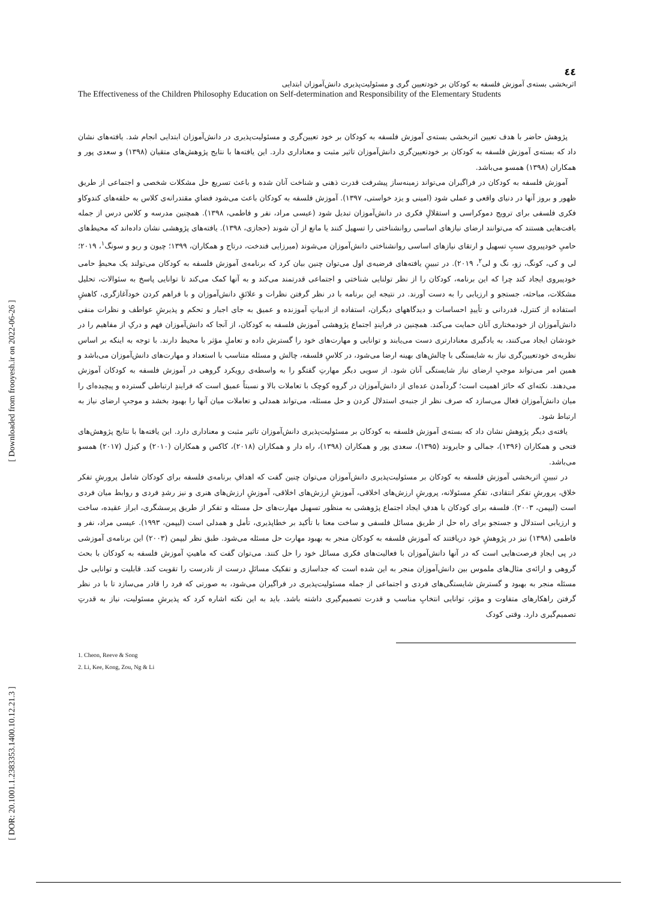[ Downloaded from frooyesh.ir on 2022-06-26 ]
[ DOR: 20.1001.1.2383353.1400.10.12.21.3 ]
٤٤
اثربخشی بسته‌ی آموزش فلسفه به کودکان بر خودتعیین گری و مسئولیت‌پذیری دانش‌آموزان ابتدایی
The Effectiveness of the Children Philosophy Education on Self-determination and Responsibility of the Elementary Students
پژوهش حاضر با هدف تعیین اثربخشی بسته‌ی آموزش فلسفه به کودکان بر خود تعیین‌گری و مسئولیت‌پذیری در دانش‌آموزان ابتدایی انجام شد. یافته‌های نشان داد که بسته‌ی آموزش فلسفه به کودکان بر خودتعیین‌گری دانش‌آموزان تاثیر مثبت و معناداری دارد. این یافته‌ها با نتایج پژوهش‌های متقیان (۱۳۹۸) و سعدی پور و همکاران (۱۳۹۸) همسو می‌باشد.
آموزش فلسفه به کودکان در فراگیران می‌تواند زمینه‌ساز پیشرفت قدرت ذهنی و شناخت آنان شده و باعث تسریع حل مشکلات شخصی و اجتماعی از طریق ظهور و بروز آنها در دنیای واقعی و عملی شود (امینی و یزد خواستی، ۱۳۹۷). آموزش فلسفه به کودکان باعث می‌شود فضایِ مقتدرانه‌ی کلاس به حلقه‌های کندوکاو فکری فلسفی برای ترویج دموکراسی و استقلالِ فکری در دانش‌آموزان تبدیل شود (عیسی مراد، نفر و فاطمی، ۱۳۹۸). همچنین مدرسه و کلاس درس از جمله بافت‌هایی هستند که می‌توانند ارضای نیازهای اساسی روانشناختی را تسهیل کنند یا مانع از آن شوند (حجازی، ۱۳۹۸). یافته‌های پژوهشی نشان داده‌اند که محیط‌های حامیِ خودپیروی سببِ تسهیل و ارتقای نیازهای اساسی روانشناختی دانش‌آموزان می‌شوند (میرزایی فندخت، درتاج و همکاران، ۱۳۹۹؛ چیون و ریو و سونگ<sup>۱</sup>، ۲۰۱۹؛ لی و کی، کونگ، زو، نگ و لی<sup>۲</sup>، ۲۰۱۹). در تبیینِ یافته‌های فرضیه‌ی اول می‌توان چنین بیان کرد که برنامه‌ی آموزش فلسفه به کودکان می‌تولند یک محیطِ حامی خودپیروی ایجاد کند چرا که این برنامه، کودکان را از نظر تولنایی شناختی و اجتماعی قدرتمند می‌کند و به آنها کمک می‌کند تا توانایی پاسخ به سئوالات، تحلیل مشکلات، مباحثه، جستجو و ارزیابی را به دست آورند. در نتیجه این برنامه با در نظر گرفتن نظرات و علائقِ دانش‌آموزان و با فراهم کردن خودآغازگری، کاهشِ استفاده از کنترل، قدردانی و تأییدِ احساسات و دیدگاههای دیگران، استفاده از ادبیاتِ آموزنده و عمیق به جای اجبار و تحکم و پذیرشِ عواطف و نظرات منفی دانش‌آموزان از خودمختاری آنان حمایت می‌کند. همچنین در فرایندِ اجتماع پژوهشی آموزش فلسفه به کودکان، از آنجا که دانش‌آموزان فهم و درکِ از مفاهیم را در خودشان ایجاد می‌کنند، به یادگیری معنادارتری دست می‌یابند و توانایی و مهارت‌های خود را گسترش داده و تعاملِ مؤثر با محیط دارند. با توجه به اینکه بر اساس نظریه‌ی خودتعیین‌گری نیاز به شایستگی با چالش‌های بهینه ارضا می‌شود، در کلاسِ فلسفه، چالش و مسئله متناسب با استعداد و مهارت‌های دانش‌آموزان می‌باشد و همین امر می‌تواند موجبِ ارضای نیاز شایستگی آنان شود. از سویی دیگر مهارتِ گفتگو را به واسطه‌ی رویکرد گروهی در آموزش فلسفه به کودکان آموزش می‌دهند. نکته‌ای که حائز اهمیت است؛ گردآمدن عده‌ای از دانش‌آموزان در گروه کوچک با تعاملات بالا و نسبتاً عمیق است که فرایندِ ارتباطی گسترده و پیچیده‌ای را میان دانش‌آموزان فعال می‌سازد که صرف نظر از جنبه‌ی استدلال کردن و حل مسئله، می‌تواند همدلی و تعاملات میان آنها را بهبود بخشد و موجبِ ارضای نیاز به ارتباط شود.
یافته‌ی دیگر پژوهش نشان داد که بسته‌ی آموزش فلسفه به کودکان بر مسئولیت‌پذیری دانش‌آموزان تاثیر مثبت و معناداری دارد. این یافته‌ها با نتایج پژوهش‌های فتحی و همکاران (۱۳۹۶)، جمالی و جایروند (۱۳۹۵)، سعدی پور و همکاران (۱۳۹۸)، راه دار و همکاران (۲۰۱۸)، کاکس و همکاران (۲۰۱۰) و کیزل (۲۰۱۷) همسو می‌باشد.
در تبیینِ اثربخشی آموزش فلسفه به کودکان بر مسئولیت‌پذیری دانش‌آموزان می‌توان چنین گفت که اهدافِ برنامه‌ی فلسفه برای کودکان شامل پرورشِ تفکر خلاق، پرورشِ تفکر انتقادی، تفکرِ مسئولانه، پرورشِ ارزش‌های اخلاقی، آموزشِ ارزش‌های اخلاقی، آموزشِ ارزش‌های هنری و نیز رشدِ فردی و روابط میان فردی است (لیپمن، ۲۰۰۳). فلسفه برای کودکان با هدفِ ایجاد اجتماع پژوهشی به منظور تسهیل مهارت‌های حل مسئله و تفکر از طریق پرسشگری، ابراز عقیده، ساخت و ارزیابی استدلال و جستجو برای راه حل از طریق مسائل فلسفی و ساخت معنا با تأکید بر خطاپذیری، تأمل و همدلی است (لیپمن، ۱۹۹۳). عیسی مراد، نفر و فاطمی (۱۳۹۸) نیز در پژوهشِ خود دریافتند که آموزش فلسفه به کودکان منجر به بهبود مهارت حل مسئله می‌شود. طبق نظر لیپمن (۲۰۰۳) این برنامه‌ی آموزشی در پی ایجادِ فرصت‌هایی است که در آنها دانش‌آموزان با فعالیت‌های فکری مسائل خود را حل کنند. می‌توان گفت که ماهیتِ آموزش فلسفه به کودکان با بحث گروهی و ارائه‌ی مثال‌های ملموس بین دانش‌آموزان منجر به این شده است که جداسازی و تفکیک مسائلِ درست از نادرست را تقویت کند. قابلیت و توانایی حل مسئله منجر به بهبود و گسترش شایستگی‌های فردی و اجتماعی از جمله مسئولیت‌پذیری در فراگیران می‌شود، به صورتی که فرد را قادر می‌سازد تا با در نظر گرفتن راهکارهای متفاوت و مؤثر، توانایی انتخابِ مناسب و قدرت تصمیم‌گیری داشته باشد. باید به این نکته اشاره کرد که پذیرشِ مسئولیت، نیاز به قدرتِ تصمیم‌گیری دارد. وقتی کودک
1. Cheon, Reeve & Song
2. Li, Kee, Kong, Zou, Ng & Li